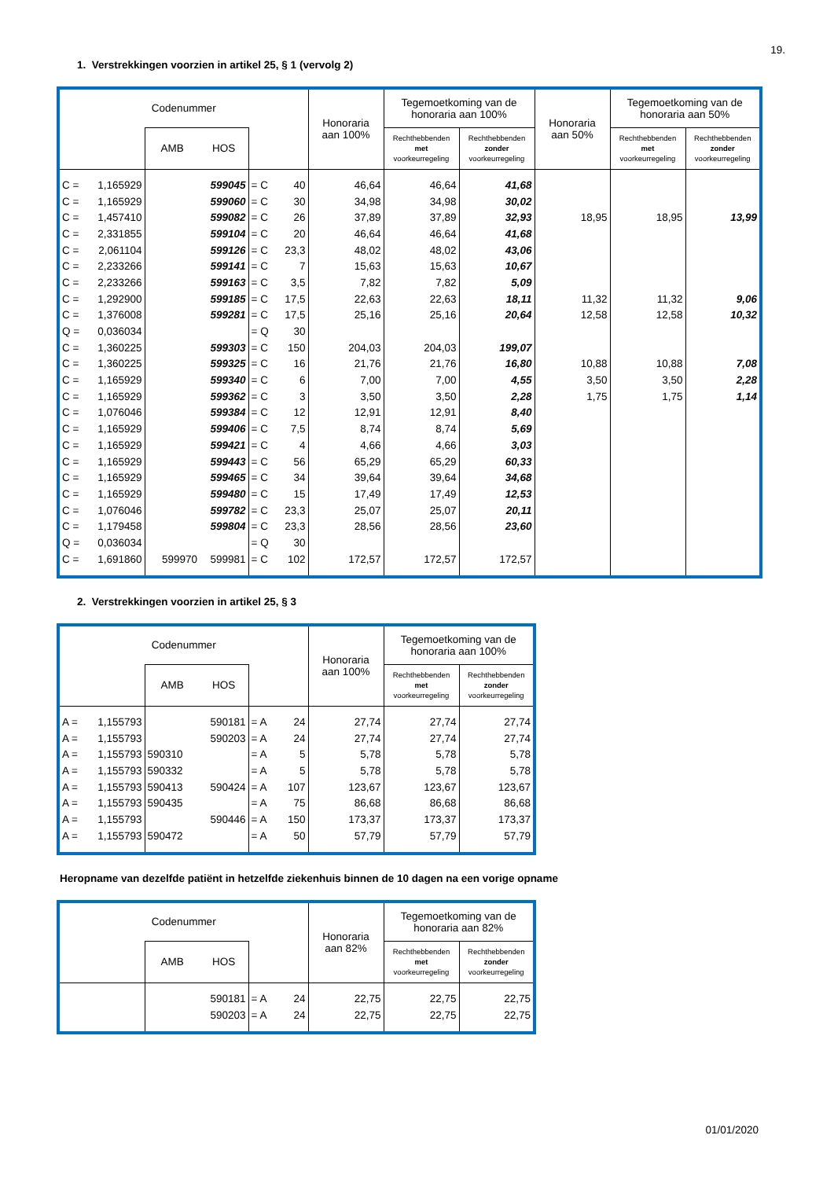19.
1. Verstrekkingen voorzien in artikel 25, § 1 (vervolg 2)
| Codenummer | | | | | | Honoraria aan 100% | Tegemoetkoming van de honoraria aan 100% | | Honoraria aan 50% | Tegemoetkoming van de honoraria aan 50% | |
| --- | --- | --- | --- | --- | --- | --- | --- | --- | --- | --- | --- |
| | | AMB | HOS | | | | Rechthebbenden met voorkeurregeling | Rechthebbenden zonder voorkeurregeling | | Rechthebbenden met voorkeurregeling | Rechthebbenden zonder voorkeurregeling |
| C = | 1,165929 | | 599045 | = C | 40 | 46,64 | 46,64 | 41,68 | | | |
| C = | 1,165929 | | 599060 | = C | 30 | 34,98 | 34,98 | 30,02 | | | |
| C = | 1,457410 | | 599082 | = C | 26 | 37,89 | 37,89 | 32,93 | 18,95 | 18,95 | 13,99 |
| C = | 2,331855 | | 599104 | = C | 20 | 46,64 | 46,64 | 41,68 | | | |
| C = | 2,061104 | | 599126 | = C | 23,3 | 48,02 | 48,02 | 43,06 | | | |
| C = | 2,233266 | | 599141 | = C | 7 | 15,63 | 15,63 | 10,67 | | | |
| C = | 2,233266 | | 599163 | = C | 3,5 | 7,82 | 7,82 | 5,09 | | | |
| C = | 1,292900 | | 599185 | = C | 17,5 | 22,63 | 22,63 | 18,11 | 11,32 | 11,32 | 9,06 |
| C = | 1,376008 | | 599281 | = C | 17,5 | 25,16 | 25,16 | 20,64 | 12,58 | 12,58 | 10,32 |
| Q = | 0,036034 | | | = Q | 30 | | | | | | |
| C = | 1,360225 | | 599303 | = C | 150 | 204,03 | 204,03 | 199,07 | | | |
| C = | 1,360225 | | 599325 | = C | 16 | 21,76 | 21,76 | 16,80 | 10,88 | 10,88 | 7,08 |
| C = | 1,165929 | | 599340 | = C | 6 | 7,00 | 7,00 | 4,55 | 3,50 | 3,50 | 2,28 |
| C = | 1,165929 | | 599362 | = C | 3 | 3,50 | 3,50 | 2,28 | 1,75 | 1,75 | 1,14 |
| C = | 1,076046 | | 599384 | = C | 12 | 12,91 | 12,91 | 8,40 | | | |
| C = | 1,165929 | | 599406 | = C | 7,5 | 8,74 | 8,74 | 5,69 | | | |
| C = | 1,165929 | | 599421 | = C | 4 | 4,66 | 4,66 | 3,03 | | | |
| C = | 1,165929 | | 599443 | = C | 56 | 65,29 | 65,29 | 60,33 | | | |
| C = | 1,165929 | | 599465 | = C | 34 | 39,64 | 39,64 | 34,68 | | | |
| C = | 1,165929 | | 599480 | = C | 15 | 17,49 | 17,49 | 12,53 | | | |
| C = | 1,076046 | | 599782 | = C | 23,3 | 25,07 | 25,07 | 20,11 | | | |
| C = | 1,179458 | | 599804 | = C | 23,3 | 28,56 | 28,56 | 23,60 | | | |
| Q = | 0,036034 | | | = Q | 30 | | | | | | |
| C = | 1,691860 | 599970 | 599981 | = C | 102 | 172,57 | 172,57 | 172,57 | | | |
2. Verstrekkingen voorzien in artikel 25, § 3
| Codenummer | | | | | | Honoraria aan 100% | Tegemoetkoming van de honoraria aan 100% | |
| --- | --- | --- | --- | --- | --- | --- | --- | --- |
| | | AMB | HOS | | | | Rechthebbenden met voorkeurregeling | Rechthebbenden zonder voorkeurregeling |
| A = | 1,155793 | | 590181 | = A | 24 | 27,74 | 27,74 | 27,74 |
| A = | 1,155793 | | 590203 | = A | 24 | 27,74 | 27,74 | 27,74 |
| A = | 1,155793 | 590310 | | = A | 5 | 5,78 | 5,78 | 5,78 |
| A = | 1,155793 | 590332 | | = A | 5 | 5,78 | 5,78 | 5,78 |
| A = | 1,155793 | 590413 | 590424 | = A | 107 | 123,67 | 123,67 | 123,67 |
| A = | 1,155793 | 590435 | | = A | 75 | 86,68 | 86,68 | 86,68 |
| A = | 1,155793 | | 590446 | = A | 150 | 173,37 | 173,37 | 173,37 |
| A = | 1,155793 | 590472 | | = A | 50 | 57,79 | 57,79 | 57,79 |
Heropname van dezelfde patiënt in hetzelfde ziekenhuis binnen de 10 dagen na een vorige opname
| Codenummer | | | | | | Honoraria aan 82% | Tegemoetkoming van de honoraria aan 82% | |
| --- | --- | --- | --- | --- | --- | --- | --- | --- |
| | | AMB | HOS | | | | Rechthebbenden met voorkeurregeling | Rechthebbenden zonder voorkeurregeling |
| | | | 590181 | = A | 24 | 22,75 | 22,75 | 22,75 |
| | | | 590203 | = A | 24 | 22,75 | 22,75 | 22,75 |
01/01/2020